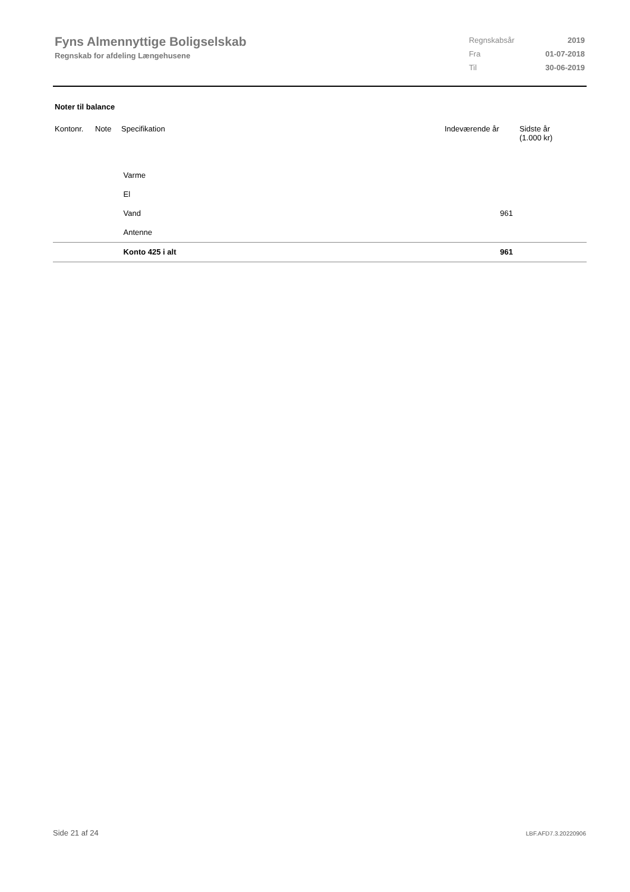Fyns Almennyttige Boligselskab
Regnskab for afdeling Længehusene
| Regnskabsår | 2019 |
| Fra | 01-07-2018 |
| Til | 30-06-2019 |
Noter til balance
| Kontonr. | Note | Specifikation | Indeværende år | Sidste år (1.000 kr) |
| --- | --- | --- | --- | --- |
| | | Varme | | |
| | | El | | |
| | | Vand | 961 | |
| | | Antenne | | |
| | | Konto 425 i alt | 961 | |
Side 21 af 24 LBF.AFD7.3.20220906